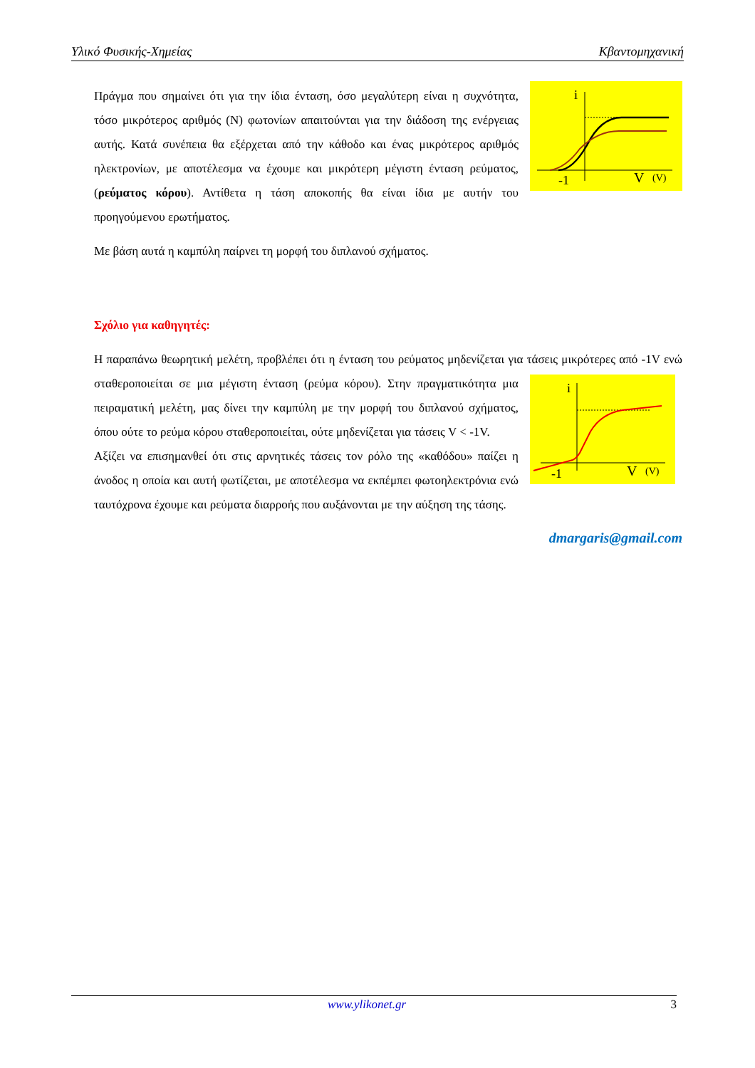Υλικό Φυσικής-Χημείας Κβαντομηχανική
i
-1
V
(V)
Πράγμα που σημαίνει ότι για την ίδια ένταση, όσο μεγαλύτερη είναι η συχνότητα, τόσο μικρότερος αριθμός (Ν) φωτονίων απαιτούνται για την διάδοση της ενέργειας αυτής. Κατά συνέπεια θα εξέρχεται από την κάθοδο και ένας μικρότερος αριθμός ηλεκτρονίων, με αποτέλεσμα να έχουμε και μικρότερη μέγιστη ένταση ρεύματος, (ρεύματος κόρου). Αντίθετα η τάση αποκοπής θα είναι ίδια με αυτήν του προηγούμενου ερωτήματος.
Με βάση αυτά η καμπύλη παίρνει τη μορφή του διπλανού σχήματος.
Σχόλιο για καθηγητές:
Η παραπάνω θεωρητική μελέτη, προβλέπει ότι η ένταση του ρεύματος μηδενίζεται για τάσεις μικρότερες
i
-1
V
(V)
από -1V ενώ σταθεροποιείται σε μια μέγιστη ένταση (ρεύμα κόρου). Στην πραγματικότητα μια πειραματική μελέτη, μας δίνει την καμπύλη με την μορφή του διπλανού σχήματος, όπου ούτε το ρεύμα κόρου σταθεροποιείται, ούτε μηδενίζεται για τάσεις V < -1V.
Αξίζει να επισημανθεί ότι στις αρνητικές τάσεις τον ρόλο της «καθόδου» παίζει η άνοδος η οποία και αυτή φωτίζεται, με αποτέλεσμα να εκπέμπει φωτοηλεκτρόνια ενώ ταυτόχρονα έχουμε και ρεύματα διαρροής που αυξάνονται με την αύξηση της τάσης.
dmargaris@gmail.com
www.ylikonet.gr 3